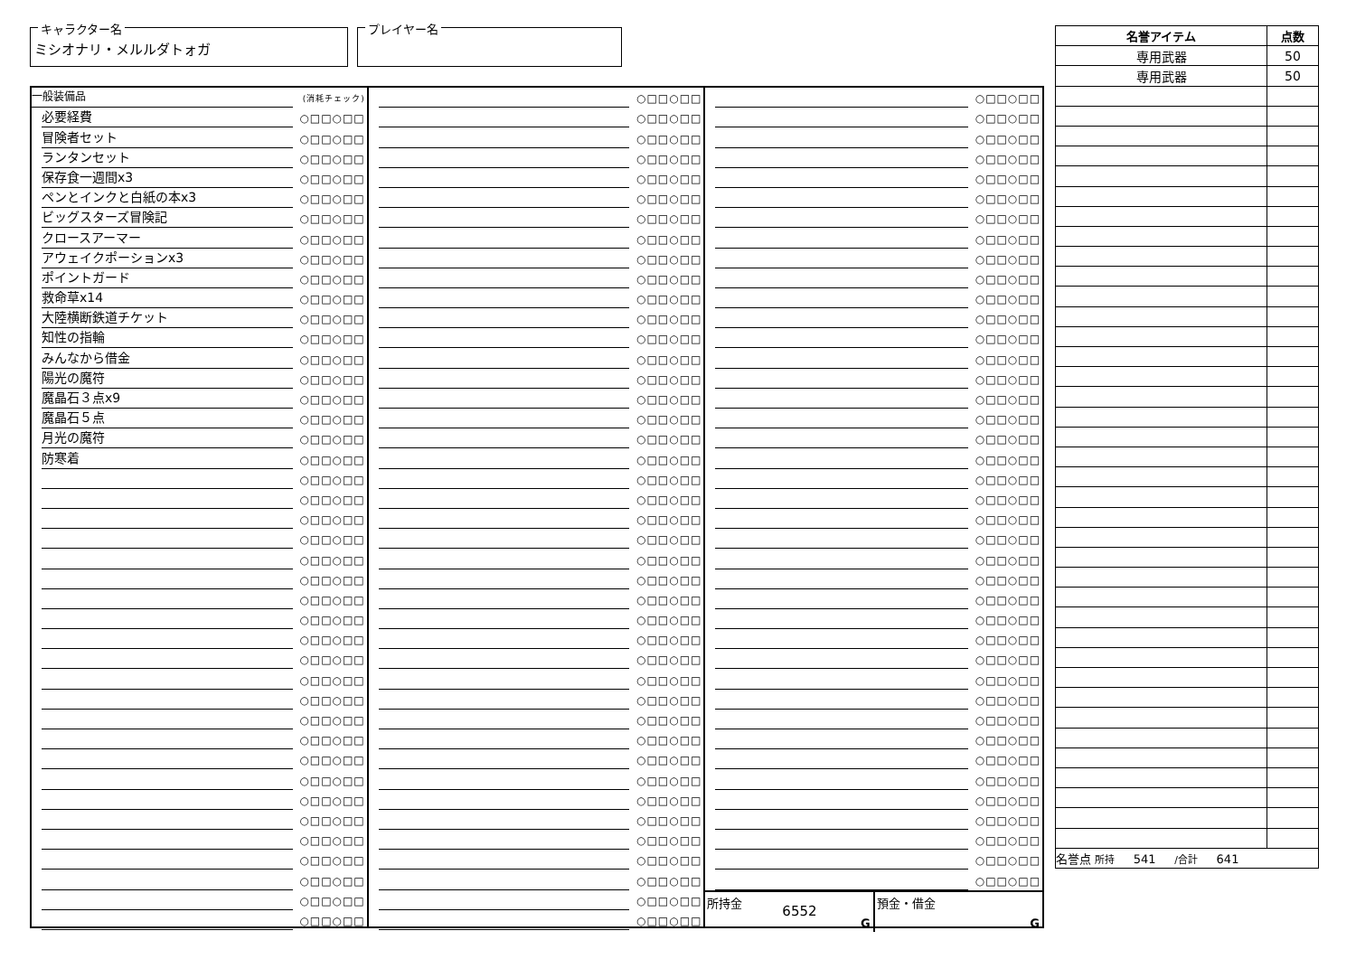キャラクター名
ミシオナリ・メルルダトォガ
プレイヤー名
| 名誉アイテム | 点数 |
| --- | --- |
| 専用武器 | 50 |
| 専用武器 | 50 |
| 名誉点 所持 541 /合計 641 | |
一般装備品 (消耗チェック)
必要経費 ○□□○□□
冒険者セット ○□□○□□
ランタンセット ○□□○□□
保存食一週間x3 ○□□○□□
ペンとインクと白紙の本x3 ○□□○□□
ビッグスターズ冒険記 ○□□○□□
クロースアーマー ○□□○□□
アウェイクポーションx3 ○□□○□□
ポイントガード ○□□○□□
救命草x14 ○□□○□□
大陸横断鉄道チケット ○□□○□□
知性の指輪 ○□□○□□
みんなから借金 ○□□○□□
陽光の魔符 ○□□○□□
魔晶石３点x9 ○□□○□□
魔晶石５点 ○□□○□□
月光の魔符 ○□□○□□
防寒着 ○□□○□□
○□□○□□
○□□○□□
○□□○□□
○□□○□□
○□□○□□
○□□○□□
○□□○□□
○□□○□□
○□□○□□
○□□○□□
○□□○□□
○□□○□□
○□□○□□
○□□○□□
○□□○□□
○□□○□□
○□□○□□
○□□○□□
○□□○□□
○□□○□□
○□□○□□
○□□○□□
○□□○□□
○□□○□□
○□□○□□
○□□○□□
○□□○□□
○□□○□□
○□□○□□
○□□○□□
○□□○□□
○□□○□□
○□□○□□
○□□○□□
○□□○□□
○□□○□□
○□□○□□
○□□○□□
○□□○□□
○□□○□□
○□□○□□
○□□○□□
○□□○□□
○□□○□□
○□□○□□
○□□○□□
○□□○□□
○□□○□□
○□□○□□
○□□○□□
○□□○□□
○□□○□□
○□□○□□
○□□○□□
○□□○□□
○□□○□□
○□□○□□
○□□○□□
○□□○□□
○□□○□□
○□□○□□
○□□○□□
○□□○□□
○□□○□□
○□□○□□
○□□○□□
○□□○□□
○□□○□□
○□□○□□
○□□○□□
○□□○□□
○□□○□□
○□□○□□
○□□○□□
○□□○□□
○□□○□□
○□□○□□
○□□○□□
○□□○□□
○□□○□□
○□□○□□
○□□○□□
○□□○□□
○□□○□□
○□□○□□
○□□○□□
○□□○□□
○□□○□□
○□□○□□
○□□○□□
○□□○□□
○□□○□□
○□□○□□
○□□○□□
○□□○□□
○□□○□□
○□□○□□
○□□○□□
○□□○□□
○□□○□□
○□□○□□
○□□○□□
○□□○□□
○□□○□□
○□□○□□
所持金
6552
G
預金・借金
G